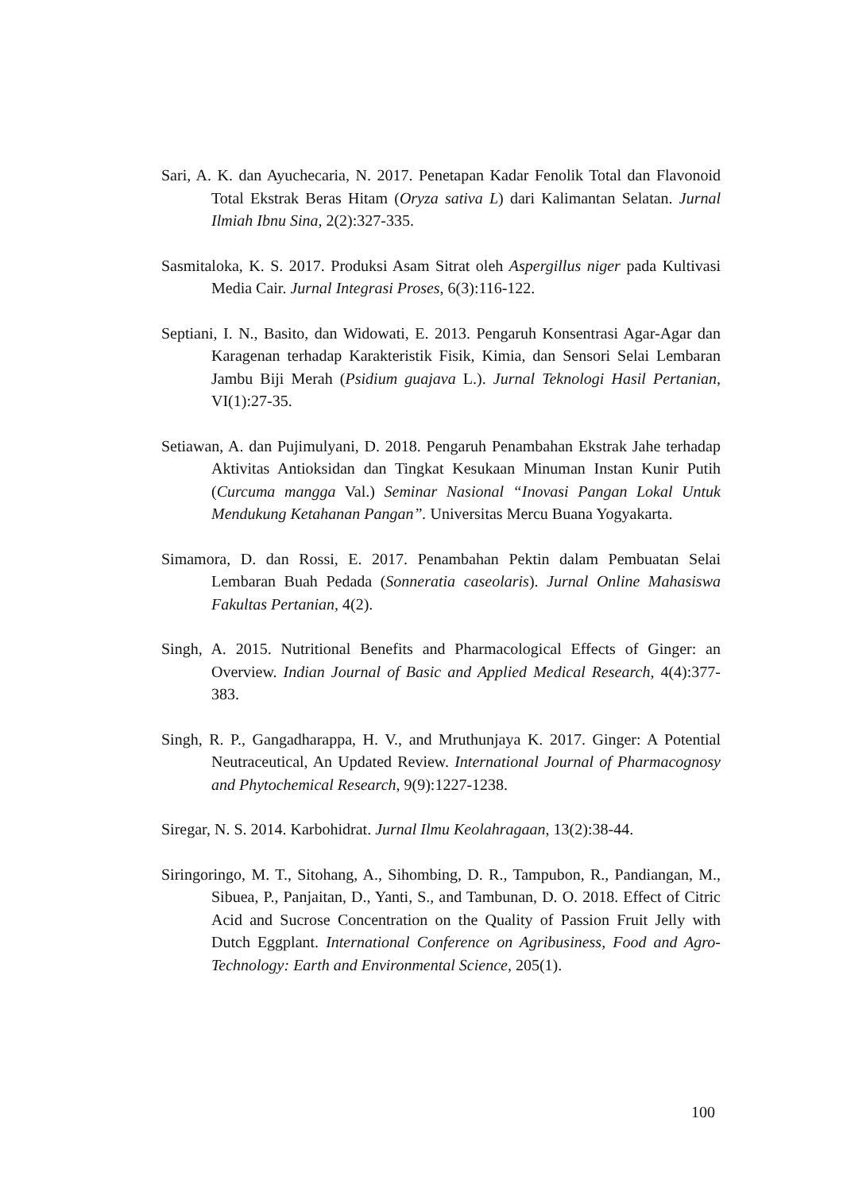Sari, A. K. dan Ayuchecaria, N. 2017. Penetapan Kadar Fenolik Total dan Flavonoid Total Ekstrak Beras Hitam (Oryza sativa L) dari Kalimantan Selatan. Jurnal Ilmiah Ibnu Sina, 2(2):327-335.
Sasmitaloka, K. S. 2017. Produksi Asam Sitrat oleh Aspergillus niger pada Kultivasi Media Cair. Jurnal Integrasi Proses, 6(3):116-122.
Septiani, I. N., Basito, dan Widowati, E. 2013. Pengaruh Konsentrasi Agar-Agar dan Karagenan terhadap Karakteristik Fisik, Kimia, dan Sensori Selai Lembaran Jambu Biji Merah (Psidium guajava L.). Jurnal Teknologi Hasil Pertanian, VI(1):27-35.
Setiawan, A. dan Pujimulyani, D. 2018. Pengaruh Penambahan Ekstrak Jahe terhadap Aktivitas Antioksidan dan Tingkat Kesukaan Minuman Instan Kunir Putih (Curcuma mangga Val.) Seminar Nasional “Inovasi Pangan Lokal Untuk Mendukung Ketahanan Pangan”. Universitas Mercu Buana Yogyakarta.
Simamora, D. dan Rossi, E. 2017. Penambahan Pektin dalam Pembuatan Selai Lembaran Buah Pedada (Sonneratia caseolaris). Jurnal Online Mahasiswa Fakultas Pertanian, 4(2).
Singh, A. 2015. Nutritional Benefits and Pharmacological Effects of Ginger: an Overview. Indian Journal of Basic and Applied Medical Research, 4(4):377-383.
Singh, R. P., Gangadharappa, H. V., and Mruthunjaya K. 2017. Ginger: A Potential Neutraceutical, An Updated Review. International Journal of Pharmacognosy and Phytochemical Research, 9(9):1227-1238.
Siregar, N. S. 2014. Karbohidrat. Jurnal Ilmu Keolahragaan, 13(2):38-44.
Siringoringo, M. T., Sitohang, A., Sihombing, D. R., Tampubon, R., Pandiangan, M., Sibuea, P., Panjaitan, D., Yanti, S., and Tambunan, D. O. 2018. Effect of Citric Acid and Sucrose Concentration on the Quality of Passion Fruit Jelly with Dutch Eggplant. International Conference on Agribusiness, Food and Agro-Technology: Earth and Environmental Science, 205(1).
100